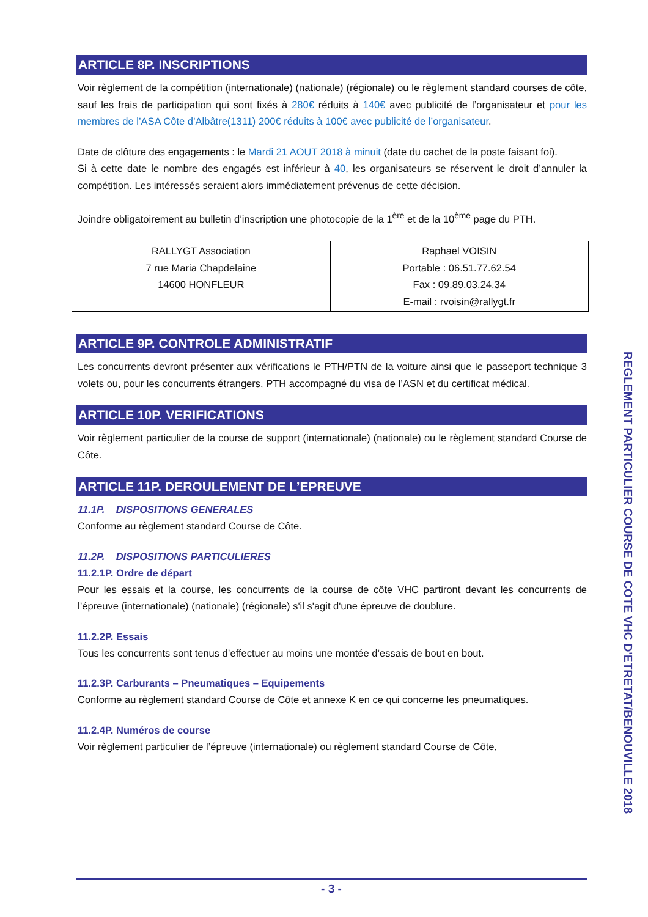ARTICLE 8P. INSCRIPTIONS
Voir règlement de la compétition (internationale) (nationale) (régionale) ou le règlement standard courses de côte, sauf les frais de participation qui sont fixés à 280€ réduits à 140€ avec publicité de l’organisateur et pour les membres de l’ASA Côte d’Albâtre(1311) 200€ réduits à 100€ avec publicité de l’organisateur.
Date de clôture des engagements : le Mardi 21 AOUT 2018 à minuit (date du cachet de la poste faisant foi).
Si à cette date le nombre des engagés est inférieur à 40, les organisateurs se réservent le droit d’annuler la compétition. Les intéressés seraient alors immédiatement prévenus de cette décision.
Joindre obligatoirement au bulletin d’inscription une photocopie de la 1<sup>ère</sup> et de la 10<sup>ème</sup> page du PTH.
| RALLYGT Association 7 rue Maria Chapdelaine 14600 HONFLEUR | Raphael VOISIN Portable : 06.51.77.62.54 Fax : 09.89.03.24.34 E-mail : rvoisin@rallygt.fr |
ARTICLE 9P. CONTROLE ADMINISTRATIF
Les concurrents devront présenter aux vérifications le PTH/PTN de la voiture ainsi que le passeport technique 3 volets ou, pour les concurrents étrangers, PTH accompagné du visa de l’ASN et du certificat médical.
ARTICLE 10P. VERIFICATIONS
Voir règlement particulier de la course de support (internationale) (nationale) ou le règlement standard Course de Côte.
ARTICLE 11P. DEROULEMENT DE L’EPREUVE
11.1P. DISPOSITIONS GENERALES
Conforme au règlement standard Course de Côte.
11.2P. DISPOSITIONS PARTICULIERES
11.2.1P. Ordre de départ
Pour les essais et la course, les concurrents de la course de côte VHC partiront devant les concurrents de l’épreuve (internationale) (nationale) (régionale) s'il s'agit d'une épreuve de doublure.
11.2.2P. Essais
Tous les concurrents sont tenus d’effectuer au moins une montée d’essais de bout en bout.
11.2.3P. Carburants – Pneumatiques – Equipements
Conforme au règlement standard Course de Côte et annexe K en ce qui concerne les pneumatiques.
11.2.4P. Numéros de course
Voir règlement particulier de l’épreuve (internationale) ou règlement standard Course de Côte,
REGLEMENT PARTICULIER COURSE DE COTE VHC D'ETRETAT/BENOUVILLE 2018
- 3 -